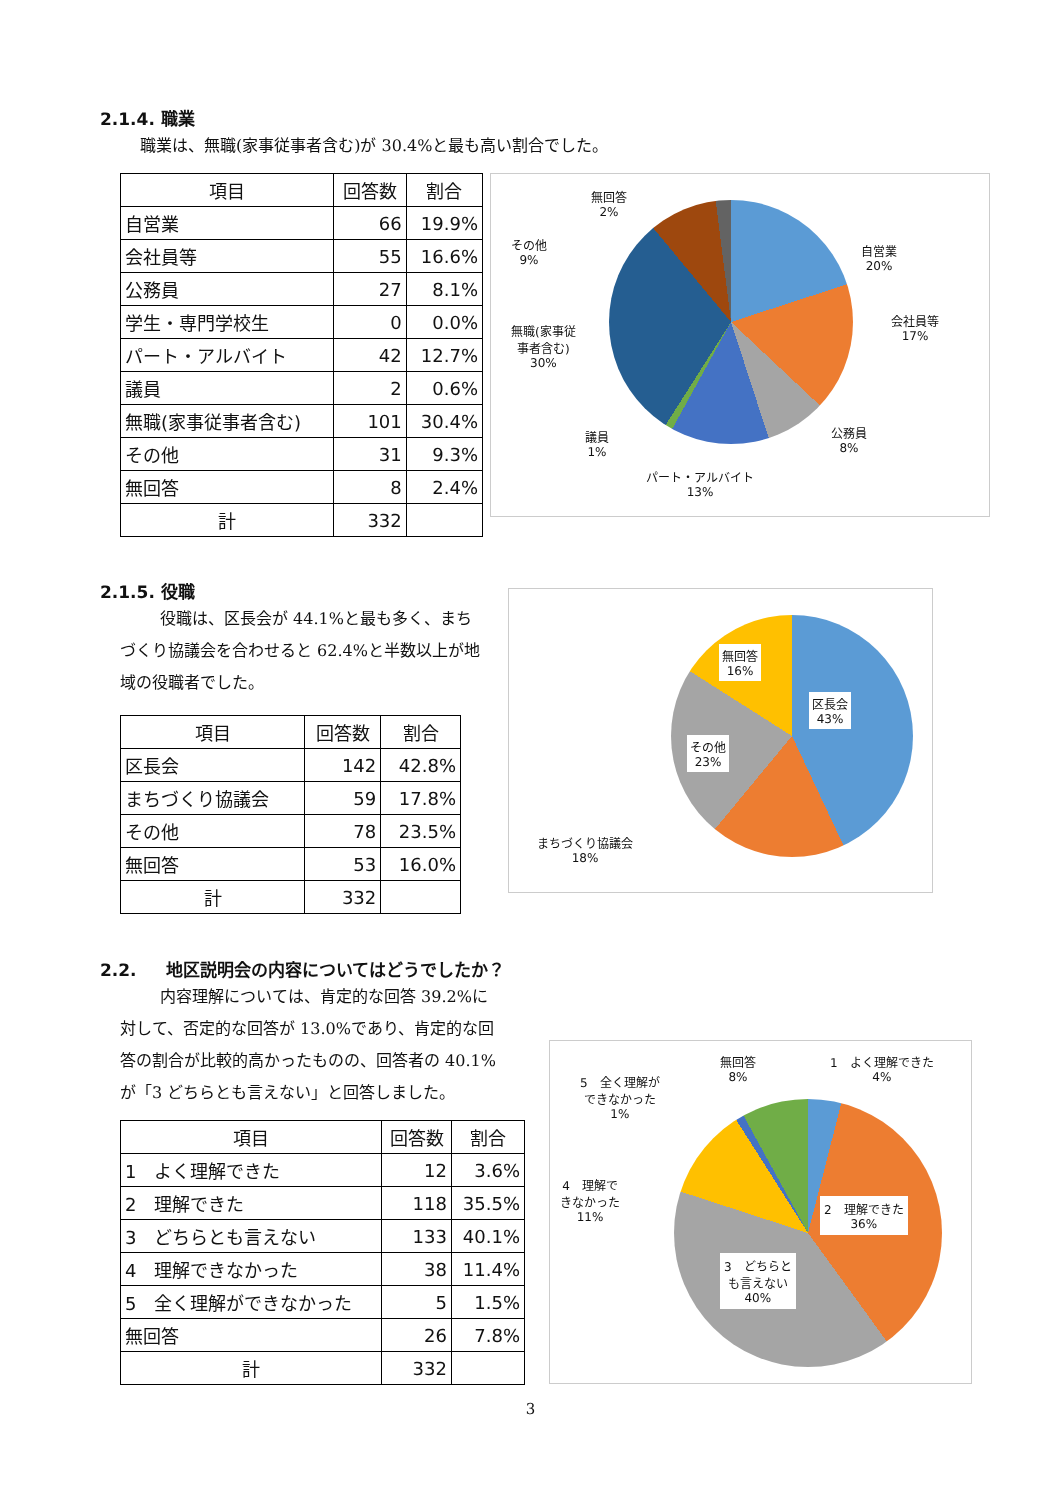2.1.4. 職業
職業は、無職(家事従事者含む)が 30.4%と最も高い割合でした。
| 項目 | 回答数 | 割合 |
| --- | --- | --- |
| 自営業 | 66 | 19.9% |
| 会社員等 | 55 | 16.6% |
| 公務員 | 27 | 8.1% |
| 学生・専門学校生 | 0 | 0.0% |
| パート・アルバイト | 42 | 12.7% |
| 議員 | 2 | 0.6% |
| 無職(家事従事者含む) | 101 | 30.4% |
| その他 | 31 | 9.3% |
| 無回答 | 8 | 2.4% |
| 計 | 332 | |
無回答
2%
その他
9%
無職(家事従
事者含む)
30%
自営業
20%
会社員等
17%
公務員
8%
議員
1%
パート・アルバイト
13%
2.1.5. 役職
役職は、区長会が 44.1%と最も多く、まちづくり協議会を合わせると 62.4%と半数以上が地域の役職者でした。
| 項目 | 回答数 | 割合 |
| --- | --- | --- |
| 区長会 | 142 | 42.8% |
| まちづくり協議会 | 59 | 17.8% |
| その他 | 78 | 23.5% |
| 無回答 | 53 | 16.0% |
| 計 | 332 | |
無回答
16%
区長会
43%
その他
23%
まちづくり協議会
18%
2.2. 地区説明会の内容についてはどうでしたか？
内容理解については、肯定的な回答 39.2%に対して、否定的な回答が 13.0%であり、肯定的な回答の割合が比較的高かったものの、回答者の 40.1%が「3 どちらとも言えない」と回答しました。
| 項目 | 回答数 | 割合 |
| --- | --- | --- |
| 1 よく理解できた | 12 | 3.6% |
| 2 理解できた | 118 | 35.5% |
| 3 どちらとも言えない | 133 | 40.1% |
| 4 理解できなかった | 38 | 11.4% |
| 5 全く理解ができなかった | 5 | 1.5% |
| 無回答 | 26 | 7.8% |
| 計 | 332 | |
無回答
8%
1　よく理解できた
4%
5　全く理解が
できなかった
1%
4　理解で
きなかった
11%
2　理解できた
36%
3　どちらと
も言えない
40%
3